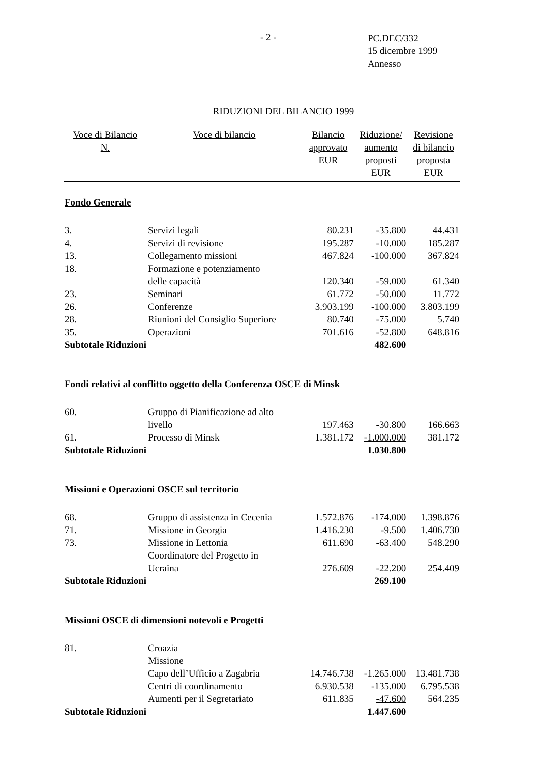- 2 -
PC.DEC/332
15 dicembre 1999
Annesso
RIDUZIONI DEL BILANCIO 1999
| Voce di Bilancio N. | Voce di bilancio | Bilancio approvato EUR | Riduzione/ aumento proposti EUR | Revisione di bilancio proposta EUR |
| --- | --- | --- | --- | --- |
| Fondo Generale | | | | |
| 3. | Servizi legali | 80.231 | -35.800 | 44.431 |
| 4. | Servizi di revisione | 195.287 | -10.000 | 185.287 |
| 13. | Collegamento missioni | 467.824 | -100.000 | 367.824 |
| 18. | Formazione e potenziamento delle capacità | 120.340 | -59.000 | 61.340 |
| 23. | Seminari | 61.772 | -50.000 | 11.772 |
| 26. | Conferenze | 3.903.199 | -100.000 | 3.803.199 |
| 28. | Riunioni del Consiglio Superiore | 80.740 | -75.000 | 5.740 |
| 35. | Operazioni | 701.616 | -52.800 | 648.816 |
| Subtotale Riduzioni | | | 482.600 | |
| Fondi relativi al conflitto oggetto della Conferenza OSCE di Minsk | | | | |
| 60. | Gruppo di Pianificazione ad alto livello | 197.463 | -30.800 | 166.663 |
| 61. | Processo di Minsk | 1.381.172 | -1.000.000 | 381.172 |
| Subtotale Riduzioni | | | 1.030.800 | |
| Missioni e Operazioni OSCE sul territorio | | | | |
| 68. | Gruppo di assistenza in Cecenia | 1.572.876 | -174.000 | 1.398.876 |
| 71. | Missione in Georgia | 1.416.230 | -9.500 | 1.406.730 |
| 73. | Missione in Lettonia | 611.690 | -63.400 | 548.290 |
| | Coordinatore del Progetto in Ucraina | 276.609 | -22.200 | 254.409 |
| Subtotale Riduzioni | | | 269.100 | |
| Missioni OSCE di dimensioni notevoli e Progetti | | | | |
| 81. | Croazia | | | |
| | Missione | | | |
| | Capo dell’Ufficio a Zagabria | 14.746.738 | -1.265.000 | 13.481.738 |
| | Centri di coordinamento | 6.930.538 | -135.000 | 6.795.538 |
| | Aumenti per il Segretariato | 611.835 | -47.600 | 564.235 |
| Subtotale Riduzioni | | | 1.447.600 | |